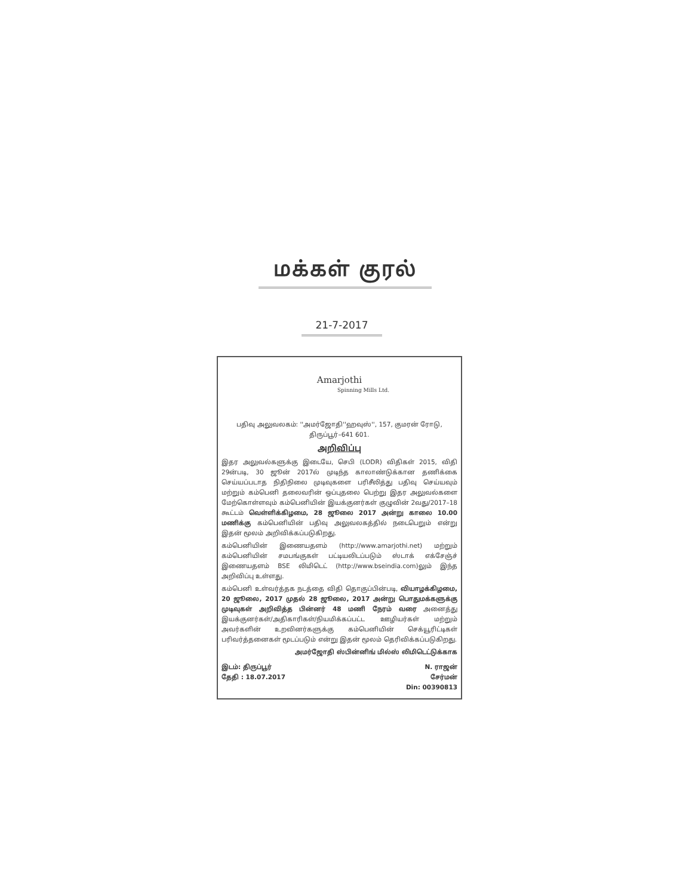மக்கள் குரல்
21-7-2017
Amarjothi
Spinning Mills Ltd.
பதிவு அலுவலகம்: ''அமர்ஜோதி''ஹவுஸ்'', 157, குமரன் ரோடு,
திருப்பூர்–641 601.
அறிவிப்பு
இதர அலுவல்களுக்கு இடையே, செபி (LODR) விதிகள் 2015, விதி 29ன்படி, 30 ஜூன் 2017ல் முடிந்த காலாண்டுக்கான தணிக்கை செய்யப்படாத நிதிநிலை முடிவுகளை பரிசீலித்து பதிவு செய்யவும் மற்றும் கம்பெனி தலைவரின் ஒப்புதலை பெற்று இதர அலுவல்களை மேற்கொள்ளவும் கம்பெனியின் இயக்குனர்கள் குழுவின் 2வது/2017–18 கூட்டம் வெள்ளிக்கிழமை, 28 ஜூலை 2017 அன்று காலை 10.00 மணிக்கு கம்பெனியின் பதிவு அலுவலகத்தில் நடைபெறும் என்று இதன் மூலம் அறிவிக்கப்படுகிறது.
கம்பெனியின் இணையதளம் (http://www.amarjothi.net) மற்றும் கம்பெனியின் சமபங்குகள் பட்டியலிடப்படும் ஸ்டாக் எக்சேஞ்ச் இணையதளம் BSE லிமிடெட் (http://www.bseindia.com)லும் இந்த அறிவிப்பு உள்ளது.
கம்பெனி உள்வர்த்தக நடத்தை விதி தொகுப்பின்படி, வியாழக்கிழமை, 20 ஜூலை, 2017 முதல் 28 ஜூலை, 2017 அன்று பொதுமக்களுக்கு முடிவுகள் அறிவித்த பின்னர் 48 மணி நேரம் வரை அனைத்து இயக்குனர்கள்/அதிகாரிகள்/நியமிக்கப்பட்ட ஊழியர்கள் மற்றும் அவர்களின் உறவினர்களுக்கு கம்பெனியின் செக்யூரிட்டிகள் பரிவர்த்தனைகள் மூடப்படும் என்று இதன் மூலம் தெரிவிக்கப்படுகிறது.
அமர்ஜோதி ஸ்பின்னிங் மில்ஸ் லிமிடெட்டுக்காக
இடம்: திருப்பூர்
தேதி : 18.07.2017
N. ராஜன்
சேர்மன்
Din: 00390813